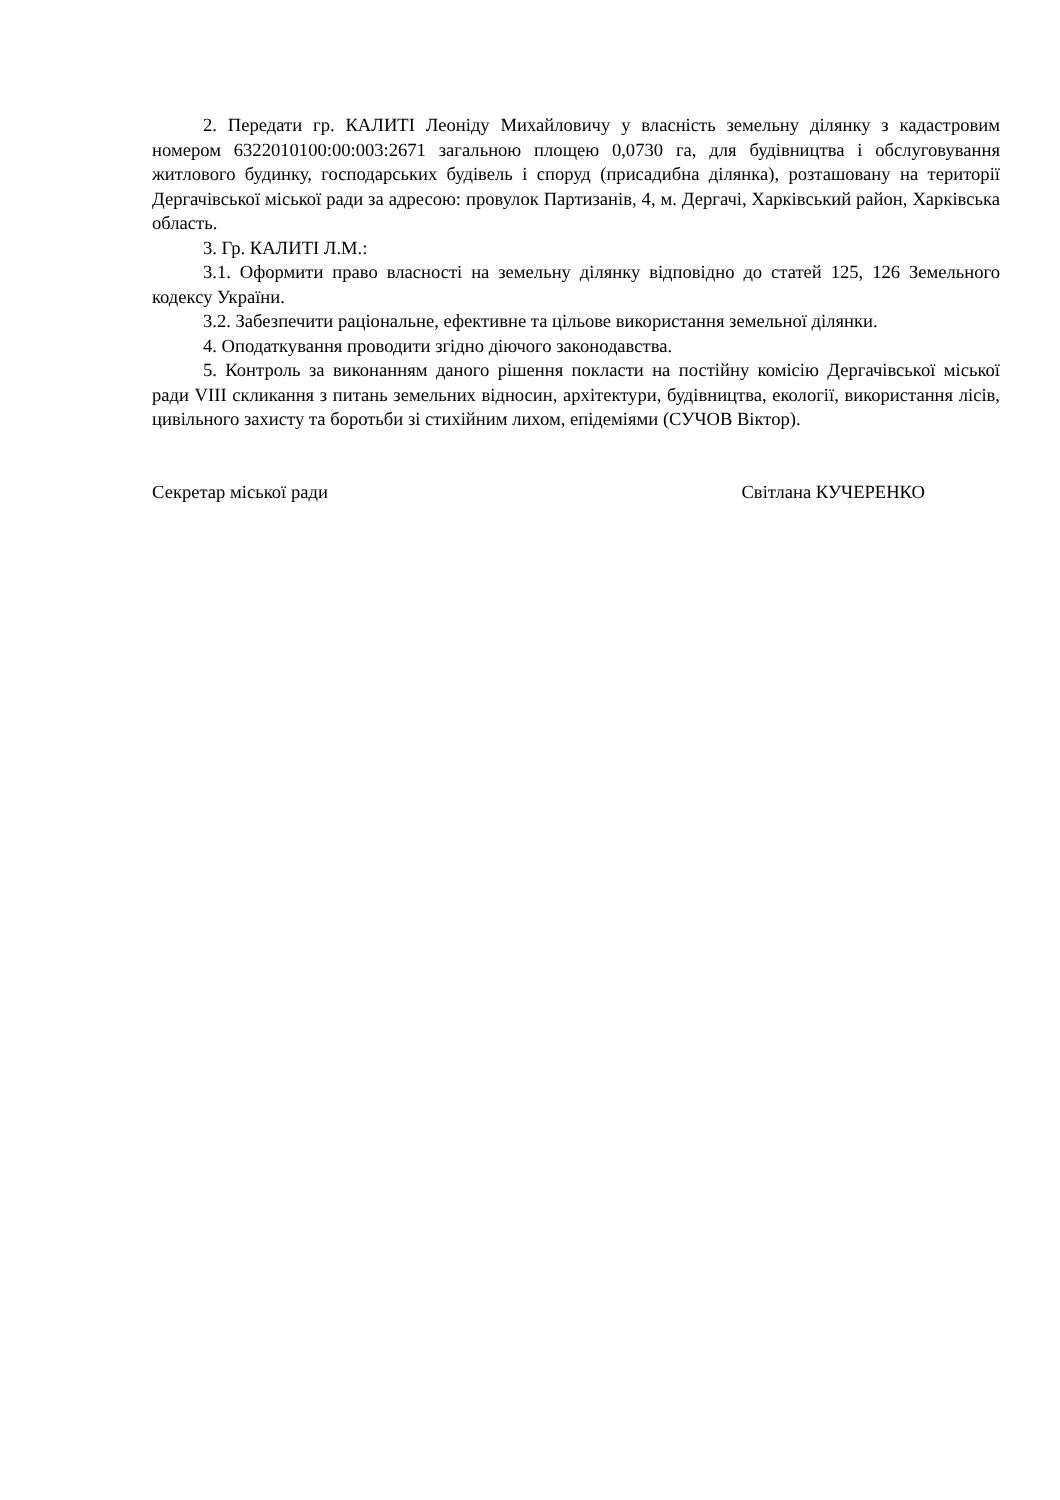2. Передати гр. КАЛИТІ Леоніду Михайловичу у власність земельну ділянку з кадастровим номером 6322010100:00:003:2671 загальною площею 0,0730 га, для будівництва і обслуговування житлового будинку, господарських будівель і споруд (присадибна ділянка), розташовану на території Дергачівської міської ради за адресою: провулок Партизанів, 4, м. Дергачі, Харківський район, Харківська область.
3. Гр. КАЛИТІ Л.М.:
3.1. Оформити право власності на земельну ділянку відповідно до статей 125, 126 Земельного кодексу України.
3.2. Забезпечити раціональне, ефективне та цільове використання земельної ділянки.
4. Оподаткування проводити згідно діючого законодавства.
5. Контроль за виконанням даного рішення покласти на постійну комісію Дергачівської міської ради VIII скликання з питань земельних відносин, архітектури, будівництва, екології, використання лісів, цивільного захисту та боротьби зі стихійним лихом, епідеміями (СУЧОВ Віктор).
Секретар міської ради Світлана КУЧЕРЕНКО